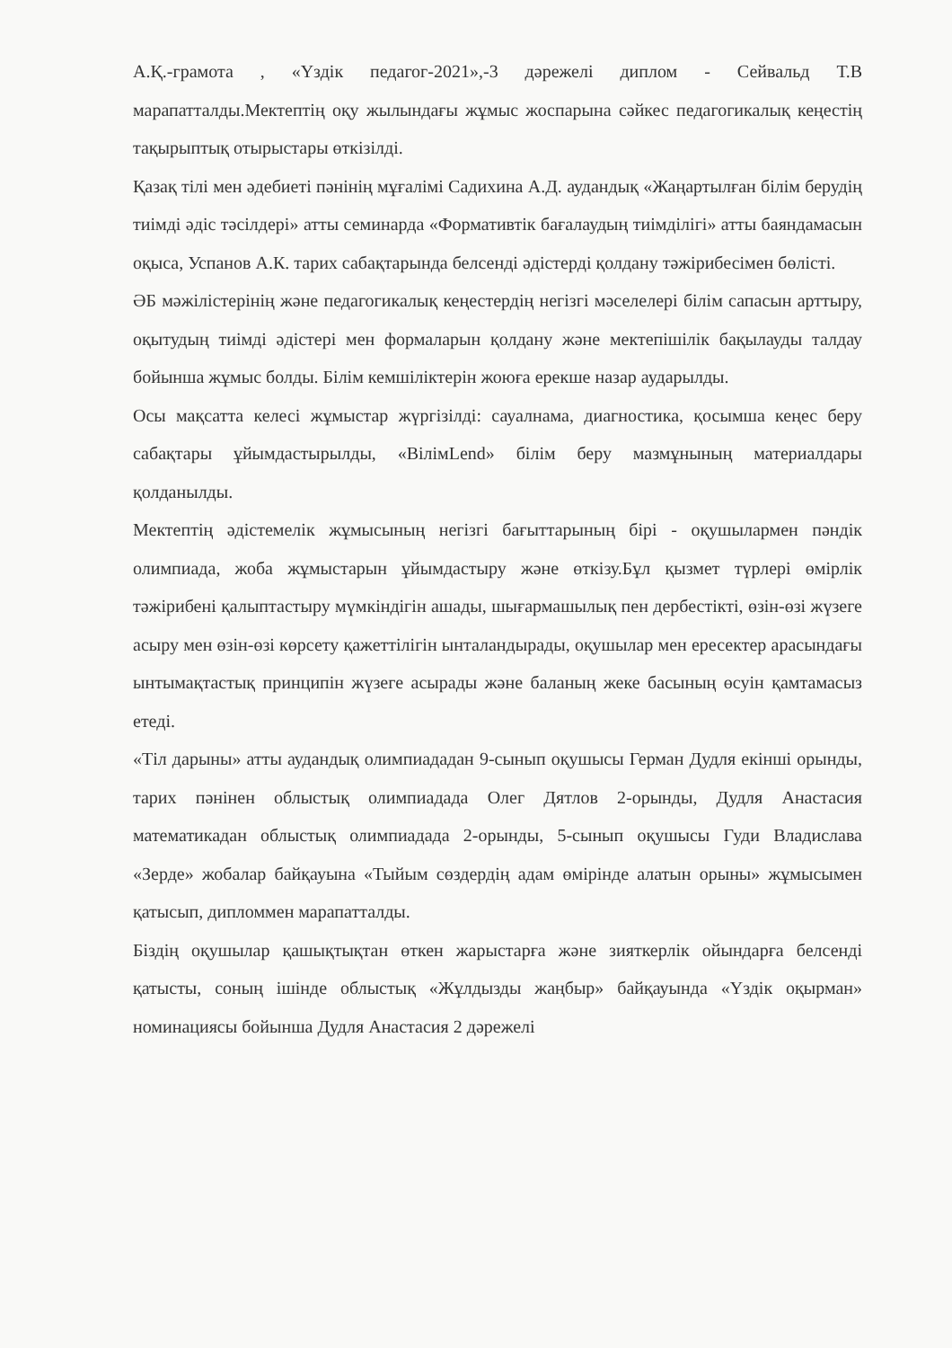А.Қ.-грамота , «Үздік педагог-2021»,-3 дәрежелі диплом - Сейвальд Т.В марапатталды.Мектептің оқу жылындағы жұмыс жоспарына сәйкес педагогикалық кеңестің тақырыптық отырыстары өткізілді.
Қазақ тілі мен әдебиеті пәнінің мұғалімі Садихина А.Д. аудандық «Жаңартылған білім берудің тиімді әдіс тәсілдері» атты семинарда «Формативтік бағалаудың тиімділігі» атты баяндамасын оқыса, Успанов А.К. тарих сабақтарында белсенді әдістерді қолдану тәжірибесімен бөлісті.
ӘБ мәжілістерінің және педагогикалық кеңестердің негізгі мәселелері білім сапасын арттыру, оқытудың тиімді әдістері мен формаларын қолдану және мектепішілік бақылауды талдау бойынша жұмыс болды. Білім кемшіліктерін жоюға ерекше назар аударылды.
Осы мақсатта келесі жұмыстар жүргізілді: сауалнама, диагностика, қосымша кеңес беру сабақтары ұйымдастырылды, «BiлiмLend» білім беру мазмұнының материалдары қолданылды.
Мектептің әдістемелік жұмысының негізгі бағыттарының бірі - оқушылармен пәндік олимпиада, жоба жұмыстарын ұйымдастыру және өткізу.Бұл қызмет түрлері өмірлік тәжірибені қалыптастыру мүмкіндігін ашады, шығармашылық пен дербестікті, өзін-өзі жүзеге асыру мен өзін-өзі көрсету қажеттілігін ынталандырады, оқушылар мен ересектер арасындағы ынтымақтастық принципін жүзеге асырады және баланың жеке басының өсуін қамтамасыз етеді.
«Тіл дарыны» атты аудандық олимпиададан 9-сынып оқушысы Герман Дудля екінші орынды, тарих пәнінен облыстық олимпиадада Олег Дятлов 2-орынды, Дудля Анастасия математикадан облыстық олимпиадада 2-орынды, 5-сынып оқушысы Гуди Владислава «Зерде» жобалар байқауына «Тыйым сөздердің адам өмірінде алатын орыны» жұмысымен қатысып, дипломмен марапатталды.
Біздің оқушылар қашықтықтан өткен жарыстарға және зияткерлік ойындарға белсенді қатысты, соның ішінде облыстық «Жұлдызды жаңбыр» байқауында «Үздік оқырман» номинациясы бойынша Дудля Анастасия 2 дәрежелі